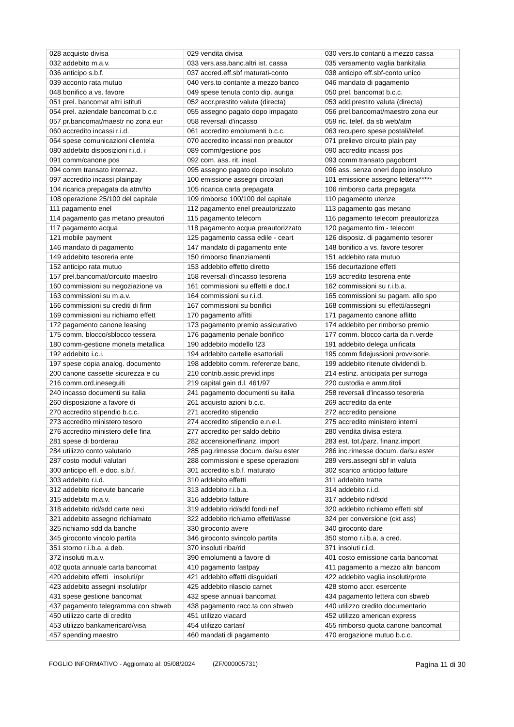| 028 acquisto divisa | 029 vendita divisa | 030 vers.to contanti a mezzo cassa |
| 032 addebito m.a.v. | 033 vers.ass.banc.altri ist. cassa | 035 versamento vaglia bankitalia |
| 036 anticipo s.b.f. | 037 accred.eff.sbf maturati-conto | 038 anticipo eff.sbf-conto unico |
| 039 acconto rata mutuo | 040 vers.to contante a mezzo banco | 046 mandato di pagamento |
| 048 bonifico a vs. favore | 049 spese tenuta conto dip. auriga | 050 prel. bancomat b.c.c. |
| 051 prel. bancomat altri istituti | 052 accr.prestito valuta (directa) | 053 add.prestito valuta (directa) |
| 054 prel. aziendale bancomat b.c.c | 055 assegno pagato dopo impagato | 056 prel.bancomat/maestro zona eur |
| 057 pr.bancomat/maestr no zona eur | 058 reversali d'incasso | 059 ric. telef. da sb web/atm |
| 060 accredito incassi r.i.d. | 061 accredito emolumenti b.c.c. | 063 recupero spese postali/telef. |
| 064 spese comunicazioni clientela | 070 accredito incassi non preautor | 071 prelievo circuito plain pay |
| 080 addebito disposizioni r.i.d. i | 089 comm/gestione pos | 090 accredito incassi pos |
| 091 comm/canone pos | 092 com. ass. rit. insol. | 093 comm transato pagobcmt |
| 094 comm transato internaz. | 095 assegno pagato dopo insoluto | 096 ass. senza oneri dopo insoluto |
| 097 accredito incassi plainpay | 100 emissione assegni circolari | 101 emissione assegno lettera***** |
| 104 ricarica prepagata da atm/hb | 105 ricarica carta prepagata | 106 rimborso carta prepagata |
| 108 operazione 25/100 del capitale | 109 rimborso 100/100 del capitale | 110 pagamento utenze |
| 111 pagamento enel | 112 pagamento enel preautorizzato | 113 pagamento gas metano |
| 114 pagamento gas metano preautori | 115 pagamento telecom | 116 pagamento telecom preautorizza |
| 117 pagamento acqua | 118 pagamento acqua preautorizzato | 120 pagamento tim - telecom |
| 121 mobile payment | 125 pagamento cassa edile - ceart | 126 disposiz. di pagamento tesorer |
| 146 mandato di pagamento | 147 mandato di pagamento ente | 148 bonifico a vs. favore tesorer |
| 149 addebito tesoreria ente | 150 rimborso finanziamenti | 151 addebito rata mutuo |
| 152 anticipo rata mutuo | 153 addebito effetto diretto | 156 decurtazione effetti |
| 157 prel.bancomat/circuito maestro | 158 reversali d'incasso tesoreria | 159 accredito tesoreria ente |
| 160 commissioni su negoziazione va | 161 commissioni su effetti e doc.t | 162 commissioni su r.i.b.a. |
| 163 commissioni su m.a.v. | 164 commissioni su r.i.d. | 165 commissioni su pagam. allo spo |
| 166 commissioni su crediti di firm | 167 commissioni su bonifici | 168 commissioni su effetti/assegni |
| 169 commissioni su richiamo effett | 170 pagamento affitti | 171 pagamento canone affitto |
| 172 pagamento canone leasing | 173 pagamento premio assicurativo | 174 addebito per rimborso premio |
| 175 comm. blocco/sblocco tessera | 176 pagamento penale bonifico | 177 comm. blocco carta da n.verde |
| 180 comm-gestione moneta metallica | 190 addebito modello f23 | 191 addebito delega unificata |
| 192 addebito i.c.i. | 194 addebito cartelle esattoriali | 195 comm fidejussioni provvisorie. |
| 197 spese copia analog. documento | 198 addebito comm. referenze banc, | 199 addebito ritenute dividendi b. |
| 200 canone cassette sicurezza e cu | 210 contrib.assic.previd.inps | 214 estinz. anticipata per surroga |
| 216 comm.ord.ineseguiti | 219 capital gain d.l. 461/97 | 220 custodia e amm.titoli |
| 240 incasso documenti su italia | 241 pagamento documenti su italia | 258 reversali d'incasso tesoreria |
| 260 disposizione a favore di | 261 acquisto azioni b.c.c. | 269 accredito da ente |
| 270 accredito stipendio b.c.c. | 271 accredito stipendio | 272 accredito pensione |
| 273 accredito ministero tesoro | 274 accredito stipendio e.n.e.l. | 275 accredito ministero interni |
| 276 accredito ministero delle fina | 277 accredito per saldo debito | 280 vendita divisa estera |
| 281 spese di borderau | 282 accensione/finanz. import | 283 est. tot./parz. finanz.import |
| 284 utilizzo conto valutario | 285 pag.rimesse docum. da/su ester | 286 inc.rimesse docum. da/su ester |
| 287 costo moduli valutari | 288 commissioni e spese operazioni | 289 vers.assegni sbf in valuta |
| 300 anticipo eff. e doc. s.b.f. | 301 accredito s.b.f. maturato | 302 scarico anticipo fatture |
| 303 addebito r.i.d. | 310 addebito effetti | 311 addebito tratte |
| 312 addebito ricevute bancarie | 313 addebito r.i.b.a. | 314 addebito r.i.d. |
| 315 addebito m.a.v. | 316 addebito fatture | 317 addebito rid/sdd |
| 318 addebito rid/sdd carte nexi | 319 addebito rid/sdd fondi nef | 320 addebito richiamo effetti sbf |
| 321 addebito assegno richiamato | 322 addebito richiamo effetti/asse | 324 per conversione (ckt ass) |
| 325 richiamo sdd da banche | 330 giroconto avere | 340 giroconto dare |
| 345 giroconto vincolo partita | 346 giroconto svincolo partita | 350 storno r.i.b.a. a cred. |
| 351 storno r.i.b.a. a deb. | 370 insoluti riba/rid | 371 insoluti r.i.d. |
| 372 insoluti m.a.v. | 390 emolumenti a favore di | 401 costo emissione carta bancomat |
| 402 quota annuale carta bancomat | 410 pagamento fastpay | 411 pagamento a mezzo altri bancom |
| 420 addebito effetti insoluti/pr | 421 addebito effetti disguidati | 422 addebito vaglia insoluti/prote |
| 423 addebito assegni insoluti/pr | 425 addebito rilascio carnet | 428 storno accr. esercente |
| 431 spese gestione bancomat | 432 spese annuali bancomat | 434 pagamento lettera con sbweb |
| 437 pagamento telegramma con sbweb | 438 pagamento racc.ta con sbweb | 440 utilizzo credito documentario |
| 450 utilizzo carte di credito | 451 utilizzo viacard | 452 utilizzo american express |
| 453 utilizzo bankamericard/visa | 454 utilizzo cartasi' | 455 rimborso quota canone bancomat |
| 457 spending maestro | 460 mandati di pagamento | 470 erogazione mutuo b.c.c. |
FOGLIO INFORMATIVO - Aggiornato al: 05/08/2024 (ZF/000005731) Pagina 11 di 30